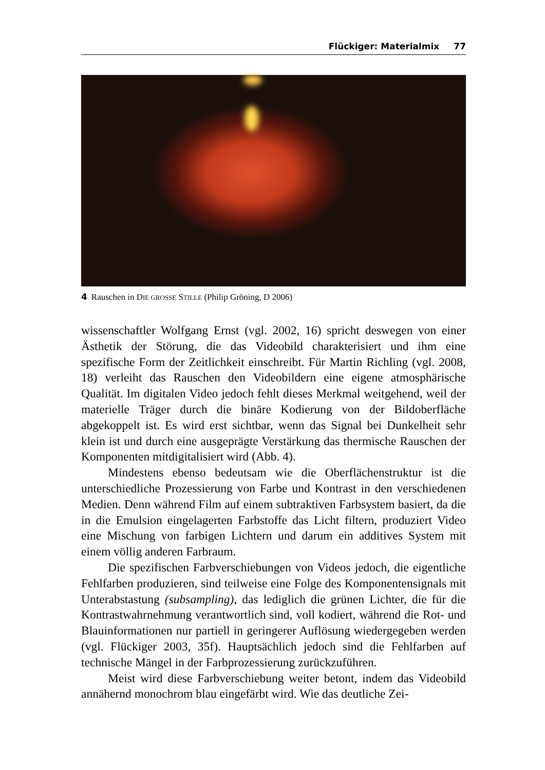Flückiger: Materialmix 77
4 Rauschen in DIE GROSSE STILLE (Philip Gröning, D 2006)
wissenschaftler Wolfgang Ernst (vgl. 2002, 16) spricht deswegen von einer Ästhetik der Störung, die das Videobild charakterisiert und ihm eine spezifische Form der Zeitlichkeit einschreibt. Für Martin Richling (vgl. 2008, 18) verleiht das Rauschen den Videobildern eine eigene atmosphärische Qualität. Im digitalen Video jedoch fehlt dieses Merkmal weitgehend, weil der materielle Träger durch die binäre Kodierung von der Bildoberfläche abgekoppelt ist. Es wird erst sichtbar, wenn das Signal bei Dunkelheit sehr klein ist und durch eine ausgeprägte Verstärkung das thermische Rauschen der Komponenten mitdigitalisiert wird (Abb. 4).
Mindestens ebenso bedeutsam wie die Oberflächenstruktur ist die unterschiedliche Prozessierung von Farbe und Kontrast in den verschiedenen Medien. Denn während Film auf einem subtraktiven Farbsystem basiert, da die in die Emulsion eingelagerten Farbstoffe das Licht filtern, produziert Video eine Mischung von farbigen Lichtern und darum ein additives System mit einem völlig anderen Farbraum.
Die spezifischen Farbverschiebungen von Videos jedoch, die eigentliche Fehlfarben produzieren, sind teilweise eine Folge des Komponentensignals mit Unterabstastung (subsampling), das lediglich die grünen Lichter, die für die Kontrastwahrnehmung verantwortlich sind, voll kodiert, während die Rot- und Blauinformationen nur partiell in geringerer Auflösung wiedergegeben werden (vgl. Flückiger 2003, 35f). Hauptsächlich jedoch sind die Fehlfarben auf technische Mängel in der Farbprozessierung zurückzuführen.
Meist wird diese Farbverschiebung weiter betont, indem das Videobild annähernd monochrom blau eingefärbt wird. Wie das deutliche Zei-